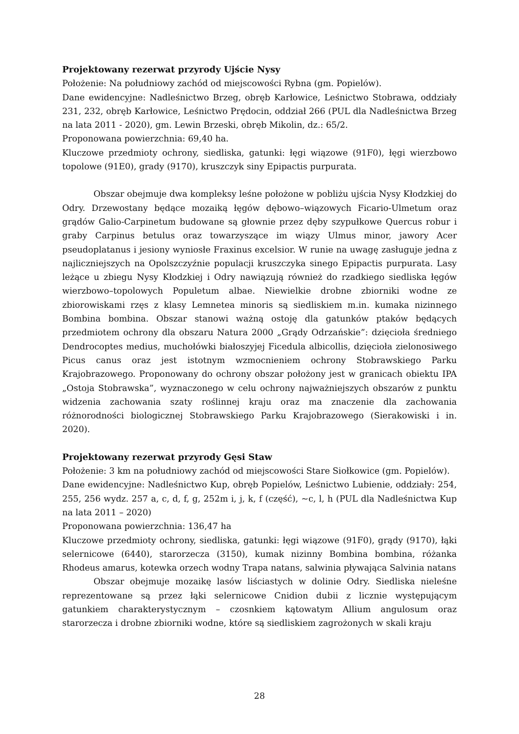Projektowany rezerwat przyrody Ujście Nysy
Położenie: Na południowy zachód od miejscowości Rybna (gm. Popielów).
Dane ewidencyjne: Nadleśnictwo Brzeg, obręb Karłowice, Leśnictwo Stobrawa, oddziały 231, 232, obręb Karłowice, Leśnictwo Prędocin, oddział 266 (PUL dla Nadleśnictwa Brzeg na lata 2011 - 2020), gm. Lewin Brzeski, obręb Mikolin, dz.: 65/2.
Proponowana powierzchnia: 69,40 ha.
Kluczowe przedmioty ochrony, siedliska, gatunki: łęgi wiązowe (91F0), łęgi wierzbowo topolowe (91E0), grady (9170), kruszczyk siny Epipactis purpurata.
Obszar obejmuje dwa kompleksy leśne położone w pobliżu ujścia Nysy Kłodzkiej do Odry. Drzewostany będące mozaiką łęgów dębowo–wiązowych Ficario-Ulmetum oraz grądów Galio-Carpinetum budowane są głownie przez dęby szypułkowe Quercus robur i graby Carpinus betulus oraz towarzyszące im wiązy Ulmus minor, jawory Acer pseudoplatanus i jesiony wyniosłe Fraxinus excelsior. W runie na uwagę zasługuje jedna z najliczniejszych na Opolszczyźnie populacji kruszczyka sinego Epipactis purpurata. Lasy leżące u zbiegu Nysy Kłodzkiej i Odry nawiązują również do rzadkiego siedliska łęgów wierzbowo–topolowych Populetum albae. Niewielkie drobne zbiorniki wodne ze zbiorowiskami rzęs z klasy Lemnetea minoris są siedliskiem m.in. kumaka nizinnego Bombina bombina. Obszar stanowi ważną ostoję dla gatunków ptaków będących przedmiotem ochrony dla obszaru Natura 2000 „Grądy Odrzańskie”: dzięcioła średniego Dendrocoptes medius, muchołówki białoszyjej Ficedula albicollis, dzięcioła zielonosiwego Picus canus oraz jest istotnym wzmocnieniem ochrony Stobrawskiego Parku Krajobrazowego. Proponowany do ochrony obszar położony jest w granicach obiektu IPA „Ostoja Stobrawska”, wyznaczonego w celu ochrony najważniejszych obszarów z punktu widzenia zachowania szaty roślinnej kraju oraz ma znaczenie dla zachowania różnorodności biologicznej Stobrawskiego Parku Krajobrazowego (Sierakowiski i in. 2020).
Projektowany rezerwat przyrody Gęsi Staw
Położenie: 3 km na południowy zachód od miejscowości Stare Siołkowice (gm. Popielów).
Dane ewidencyjne: Nadleśnictwo Kup, obręb Popielów, Leśnictwo Lubienie, oddziały: 254, 255, 256 wydz. 257 a, c, d, f, g, 252m i, j, k, f (część), ~c, l, h (PUL dla Nadleśnictwa Kup na lata 2011 – 2020)
Proponowana powierzchnia: 136,47 ha
Kluczowe przedmioty ochrony, siedliska, gatunki: łęgi wiązowe (91F0), grądy (9170), łąki selernicowe (6440), starorzecza (3150), kumak nizinny Bombina bombina, różanka Rhodeus amarus, kotewka orzech wodny Trapa natans, salwinia pływająca Salvinia natans
Obszar obejmuje mozaikę lasów liściastych w dolinie Odry. Siedliska nieleśne reprezentowane są przez łąki selernicowe Cnidion dubii z licznie występującym gatunkiem charakterystycznym – czosnkiem kątowatym Allium angulosum oraz starorzecza i drobne zbiorniki wodne, które są siedliskiem zagrożonych w skali kraju
28